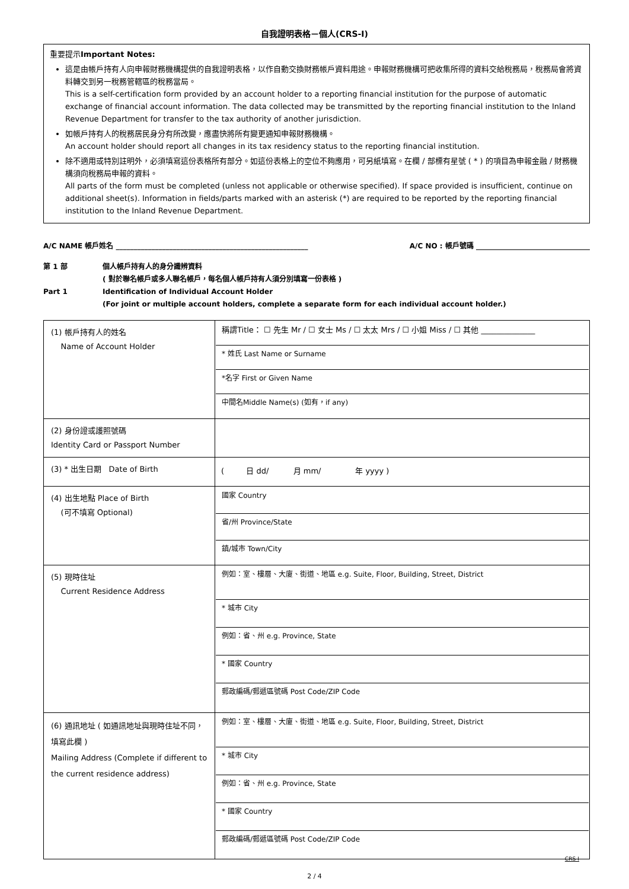自我證明表格－個人(CRS-I)
重要提示Important Notes:
這是由帳戶持有人向申報財務機構提供的自我證明表格，以作自動交換財務帳戶資料用途。申報財務機構可把收集所得的資料交給稅務局，稅務局會將資料轉交到另一稅務管轄區的稅務當局。
This is a self-certification form provided by an account holder to a reporting financial institution for the purpose of automatic exchange of financial account information. The data collected may be transmitted by the reporting financial institution to the Inland Revenue Department for transfer to the tax authority of another jurisdiction.
如帳戶持有人的稅務居民身分有所改變，應盡快將所有變更通知申報財務機構。
An account holder should report all changes in its tax residency status to the reporting financial institution.
除不適用或特別註明外，必須填寫這份表格所有部分。如這份表格上的空位不夠應用，可另紙填寫。在欄 / 部標有星號 ( * ) 的項目為申報金融 / 財務機構須向稅務局申報的資料。
All parts of the form must be completed (unless not applicable or otherwise specified). If space provided is insufficient, continue on additional sheet(s). Information in fields/parts marked with an asterisk (*) are required to be reported by the reporting financial institution to the Inland Revenue Department.
A/C NAME 帳戶姓名 ______________________________________________________ A/C NO : 帳戶號碼 ________________________________
第 1 部 個人帳戶持有人的身分識辨資料
( 對於聯名帳戶或多人聯名帳戶，每名個人帳戶持有人須分別填寫一份表格 )
Part 1 Identification of Individual Account Holder
(For joint or multiple account holders, complete a separate form for each individual account holder.)
| (1) 帳戶持有人的姓名 Name of Account Holder | 稱謂Title： ☐ 先生 Mr / ☐ 女士 Ms / ☐ 太太 Mrs / ☐ 小姐 Miss / ☐ 其他 ______________ * 姓氏 Last Name or Surname *名字 First or Given Name 中間名Middle Name(s) (如有，if any) |
| (2) 身份證或護照號碼 Identity Card or Passport Number | |
| (3) * 出生日期 Date of Birth | ( 日 dd/ 月 mm/ 年 yyyy ) |
| (4) 出生地點 Place of Birth (可不填寫 Optional) | 國家 Country 省/州 Province/State 鎮/城市 Town/City |
| (5) 現時住址 Current Residence Address | 例如：室、樓層、大廈、街道、地區 e.g. Suite, Floor, Building, Street, District * 城市 City 例如：省、州 e.g. Province, State * 國家 Country 郵政編碼/郵遞區號碼 Post Code/ZIP Code |
| (6) 通訊地址 ( 如通訊地址與現時住址不同，填寫此欄 ) Mailing Address (Complete if different to the current residence address) | 例如：室、樓層、大廈、街道、地區 e.g. Suite, Floor, Building, Street, District * 城市 City 例如：省、州 e.g. Province, State * 國家 Country 郵政編碼/郵遞區號碼 Post Code/ZIP Code |
CRS-I
2 / 4